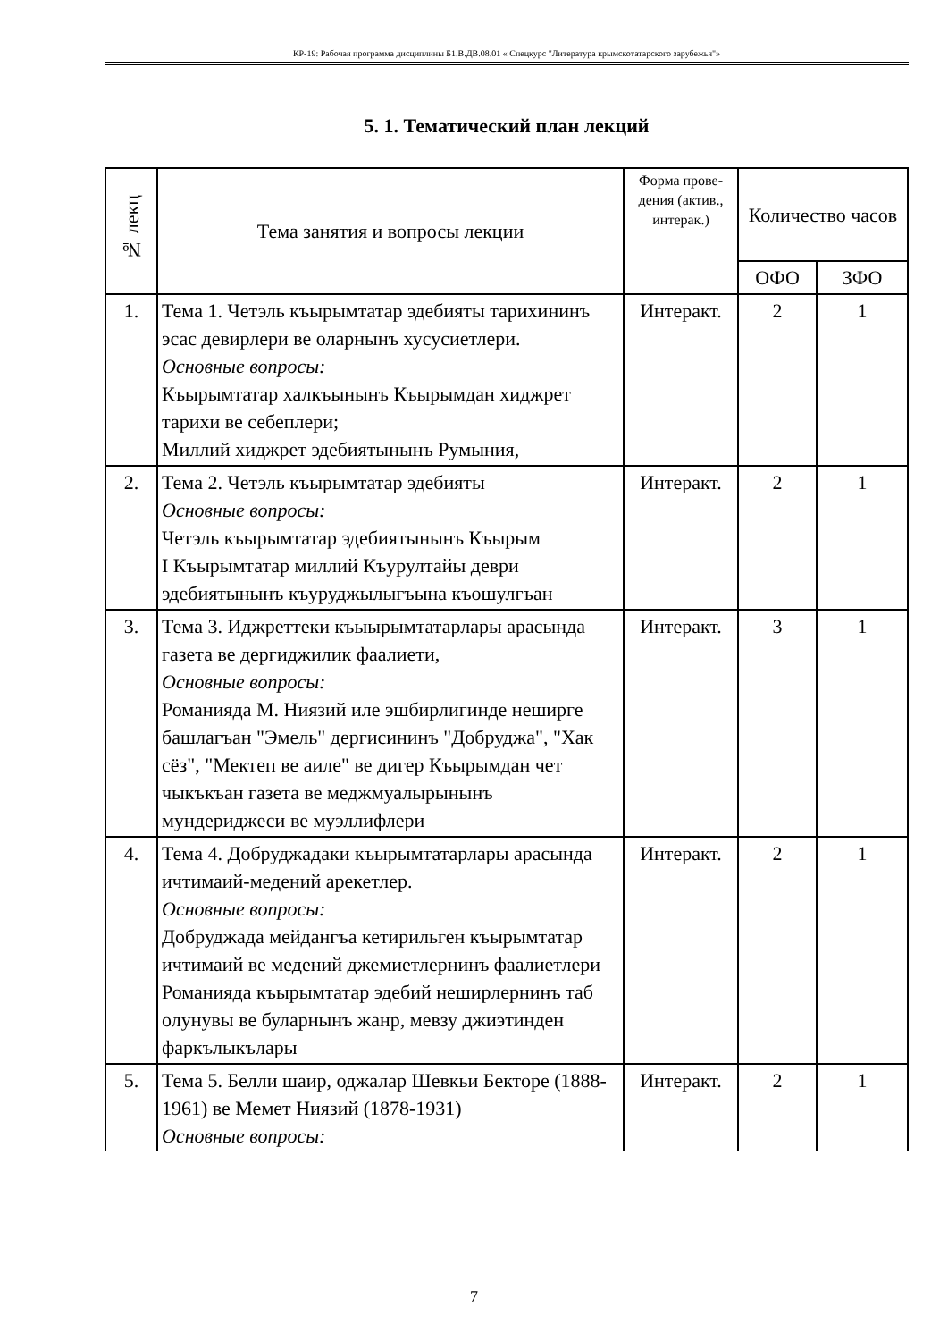КР-19: Рабочая программа дисциплины Б1.В.ДВ.08.01 « Спецкурс "Литература крымскотатарского зарубежья"»
5. 1. Тематический план лекций
| № лекц | Тема занятия и вопросы лекции | Форма прове-дения (актив., интерак.) | Количество часов | |
| --- | --- | --- | --- | --- |
| | | | ОФО | ЗФО |
| 1. | Тема 1. Четэль къырымтатар эдебияты тарихининъ эсас девирлери ве оларнынъ хусусиетлери. Основные вопросы: Къырымтатар халкъынынъ Къырымдан хиджрет тарихи ве себеплери; Миллий хиджрет эдебиятынынъ Румыния, | Интеракт. | 2 | 1 |
| 2. | Тема 2. Четэль къырымтатар эдебияты Основные вопросы: Четэль къырымтатар эдебиятынынъ Къырым I Къырымтатар миллий Къурултайы деври эдебиятынынъ къуруджылыгъына къошулгъан | Интеракт. | 2 | 1 |
| 3. | Тема 3. Иджреттеки къыырымтатарлары арасында газета ве дергиджилик фаалиети, Основные вопросы: Романияда М. Ниязий иле эшбирлигинде неширге башлагъан "Эмель" дергисининъ "Добруджа", "Хак сёз", "Мектеп ве аиле" ве дигер Къырымдан чет чыкъкъан газета ве меджмуалырынынъ мундериджеси ве муэллифлери | Интеракт. | 3 | 1 |
| 4. | Тема 4. Добруджадаки къырымтатарлары арасында ичтимаий-медений арекетлер. Основные вопросы: Добруджада мейдангъа кетирильген къырымтатар ичтимаий ве медений джемиетлернинъ фаалиетлери Романияда къырымтатар эдебий неширлернинъ таб олунувы ве буларнынъ жанр, мевзу джиэтинден фаркълыкълары | Интеракт. | 2 | 1 |
| 5. | Тема 5. Белли шаир, оджалар Шевкьи Бекторе (1888-1961) ве Мемет Ниязий (1878-1931) Основные вопросы: | Интеракт. | 2 | 1 |
7